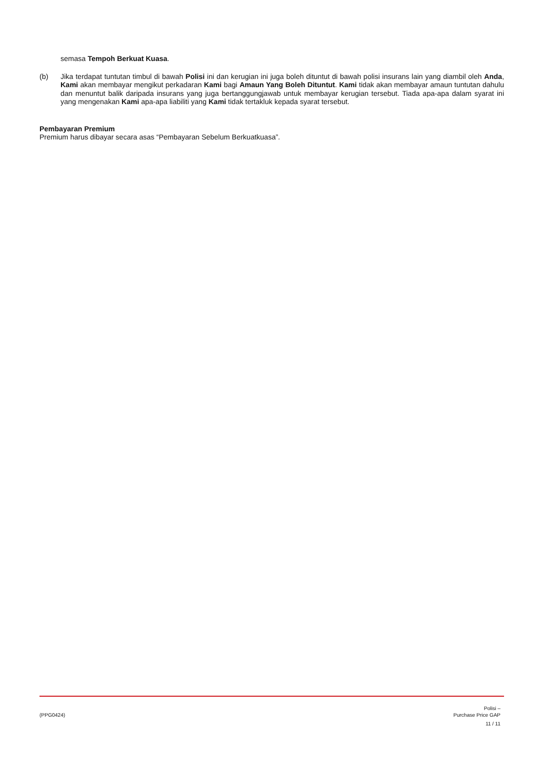semasa Tempoh Berkuat Kuasa.
(b) Jika terdapat tuntutan timbul di bawah Polisi ini dan kerugian ini juga boleh dituntut di bawah polisi insurans lain yang diambil oleh Anda, Kami akan membayar mengikut perkadaran Kami bagi Amaun Yang Boleh Dituntut. Kami tidak akan membayar amaun tuntutan dahulu dan menuntut balik daripada insurans yang juga bertanggungjawab untuk membayar kerugian tersebut. Tiada apa-apa dalam syarat ini yang mengenakan Kami apa-apa liabiliti yang Kami tidak tertakluk kepada syarat tersebut.
Pembayaran Premium
Premium harus dibayar secara asas “Pembayaran Sebelum Berkuatkuasa”.
(PPG0424)
Polisi –
Purchase Price GAP
11 / 11